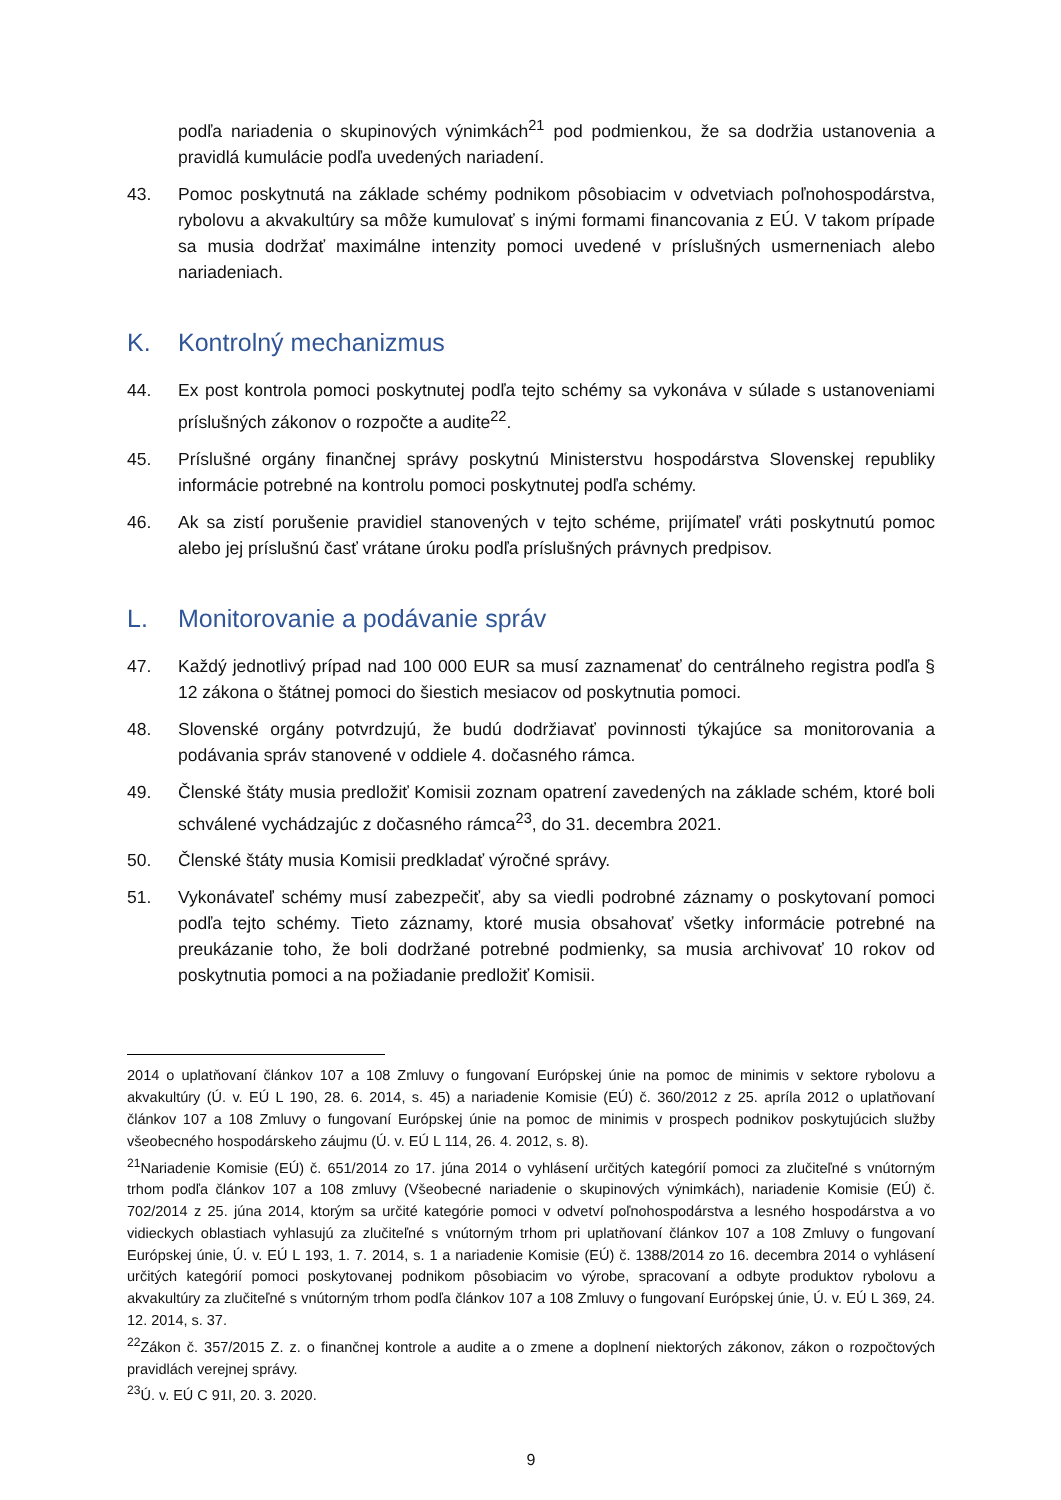podľa nariadenia o skupinových výnimkách<sup>21</sup> pod podmienkou, že sa dodržia ustanovenia a pravidlá kumulácie podľa uvedených nariadení.
43. Pomoc poskytnutá na základe schémy podnikom pôsobiacim v odvetviach poľnohospodárstva, rybolovu a akvakultúry sa môže kumulovať s inými formami financovania z EÚ. V takom prípade sa musia dodržať maximálne intenzity pomoci uvedené v príslušných usmerneniach alebo nariadeniach.
K. Kontrolný mechanizmus
44. Ex post kontrola pomoci poskytnutej podľa tejto schémy sa vykonáva v súlade s ustanoveniami príslušných zákonov o rozpočte a audite<sup>22</sup>.
45. Príslušné orgány finančnej správy poskytnú Ministerstvu hospodárstva Slovenskej republiky informácie potrebné na kontrolu pomoci poskytnutej podľa schémy.
46. Ak sa zistí porušenie pravidiel stanovených v tejto schéme, prijímateľ vráti poskytnutú pomoc alebo jej príslušnú časť vrátane úroku podľa príslušných právnych predpisov.
L. Monitorovanie a podávanie správ
47. Každý jednotlivý prípad nad 100 000 EUR sa musí zaznamenať do centrálneho registra podľa § 12 zákona o štátnej pomoci do šiestich mesiacov od poskytnutia pomoci.
48. Slovenské orgány potvrdzujú, že budú dodržiavať povinnosti týkajúce sa monitorovania a podávania správ stanovené v oddiele 4. dočasného rámca.
49. Členské štáty musia predložiť Komisii zoznam opatrení zavedených na základe schém, ktoré boli schválené vychádzajúc z dočasného rámca<sup>23</sup>, do 31. decembra 2021.
50. Členské štáty musia Komisii predkladať výročné správy.
51. Vykonávateľ schémy musí zabezpečiť, aby sa viedli podrobné záznamy o poskytovaní pomoci podľa tejto schémy. Tieto záznamy, ktoré musia obsahovať všetky informácie potrebné na preukázanie toho, že boli dodržané potrebné podmienky, sa musia archivovať 10 rokov od poskytnutia pomoci a na požiadanie predložiť Komisii.
2014 o uplatňovaní článkov 107 a 108 Zmluvy o fungovaní Európskej únie na pomoc de minimis v sektore rybolovu a akvakultúry (Ú. v. EÚ L 190, 28. 6. 2014, s. 45) a nariadenie Komisie (EÚ) č. 360/2012 z 25. apríla 2012 o uplatňovaní článkov 107 a 108 Zmluvy o fungovaní Európskej únie na pomoc de minimis v prospech podnikov poskytujúcich služby všeobecného hospodárskeho záujmu (Ú. v. EÚ L 114, 26. 4. 2012, s. 8).
<sup>21</sup> Nariadenie Komisie (EÚ) č. 651/2014 zo 17. júna 2014 o vyhlásení určitých kategórií pomoci za zlučiteľné s vnútorným trhom podľa článkov 107 a 108 zmluvy (Všeobecné nariadenie o skupinových výnimkách), nariadenie Komisie (EÚ) č. 702/2014 z 25. júna 2014, ktorým sa určité kategórie pomoci v odvetví poľnohospodárstva a lesného hospodárstva a vo vidieckych oblastiach vyhlasujú za zlučiteľné s vnútorným trhom pri uplatňovaní článkov 107 a 108 Zmluvy o fungovaní Európskej únie, Ú. v. EÚ L 193, 1. 7. 2014, s. 1 a nariadenie Komisie (EÚ) č. 1388/2014 zo 16. decembra 2014 o vyhlásení určitých kategórií pomoci poskytovanej podnikom pôsobiacim vo výrobe, spracovaní a odbyte produktov rybolovu a akvakultúry za zlučiteľné s vnútorným trhom podľa článkov 107 a 108 Zmluvy o fungovaní Európskej únie, Ú. v. EÚ L 369, 24. 12. 2014, s. 37.
<sup>22</sup> Zákon č. 357/2015 Z. z. o finančnej kontrole a audite a o zmene a doplnení niektorých zákonov, zákon o rozpočtových pravidlách verejnej správy.
<sup>23</sup> Ú. v. EÚ C 91I, 20. 3. 2020.
9